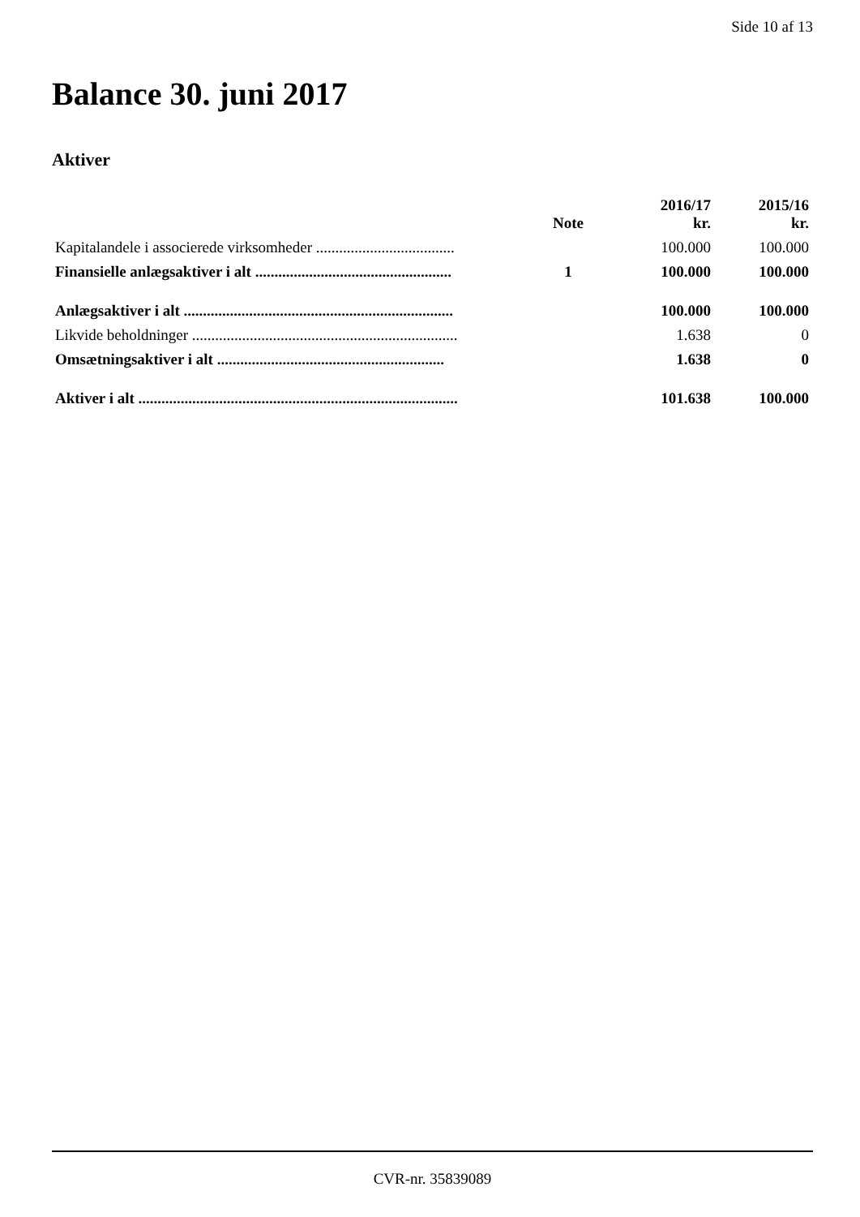Side 10 af 13
Balance 30. juni 2017
Aktiver
| | Note | 2016/17 kr. | 2015/16 kr. |
| --- | --- | --- | --- |
| Kapitalandele i associerede virksomheder .................................... | | 100.000 | 100.000 |
| Finansielle anlægsaktiver i alt ................................................... | 1 | 100.000 | 100.000 |
| Anlægsaktiver i alt ...................................................................... | | 100.000 | 100.000 |
| Likvide beholdninger ..................................................................... | | 1.638 | 0 |
| Omsætningsaktiver i alt ........................................................... | | 1.638 | 0 |
| Aktiver i alt ................................................................................... | | 101.638 | 100.000 |
CVR-nr. 35839089